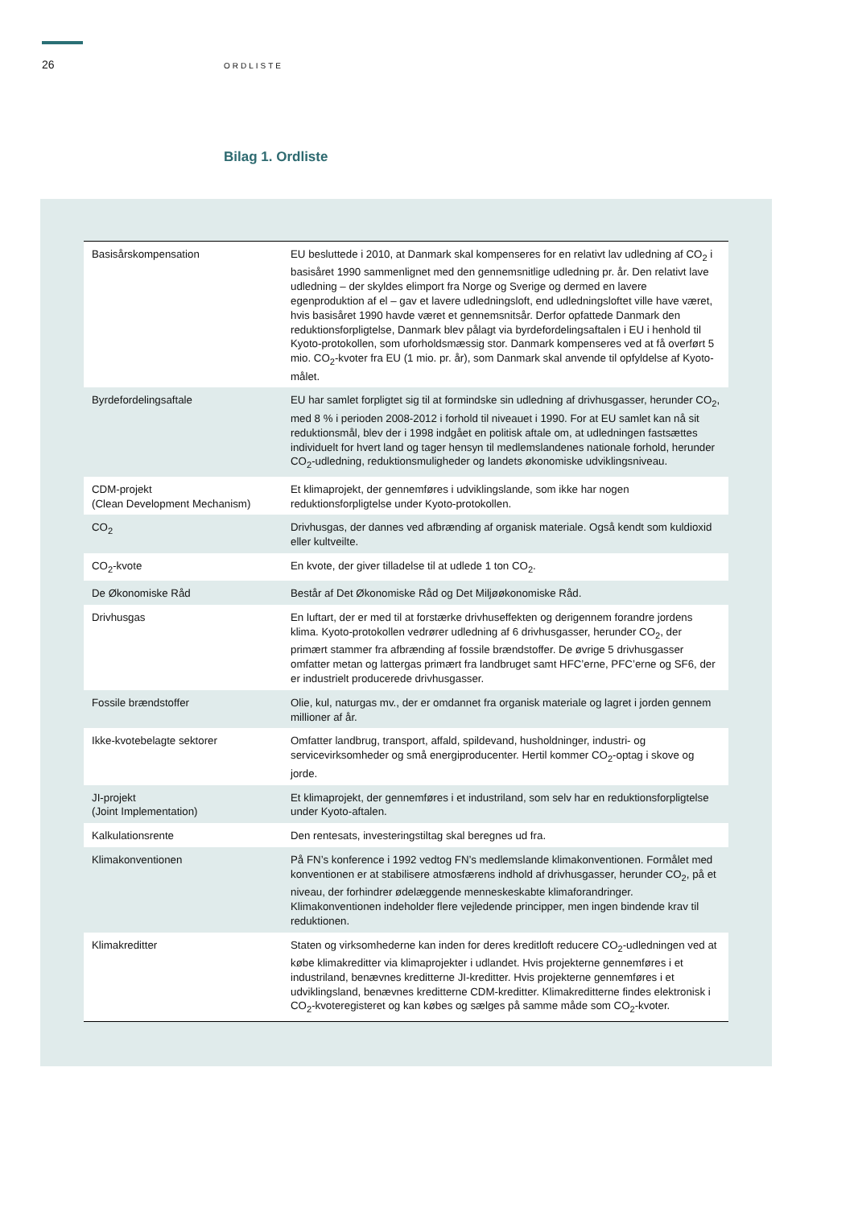26
ORDLISTE
Bilag 1. Ordliste
| Basisårskompensation | EU besluttede i 2010, at Danmark skal kompenseres for en relativt lav udledning af CO<sub>2</sub> i basisåret 1990 sammenlignet med den gennemsnitlige udledning pr. år. Den relativt lave udledning – der skyldes elimport fra Norge og Sverige og dermed en lavere egenproduktion af el – gav et lavere udledningsloft, end udledningsloftet ville have været, hvis basisåret 1990 havde været et gennemsnitsår. Derfor opfattede Danmark den reduktionsforpligtelse, Danmark blev pålagt via byrdefordelingsaftalen i EU i henhold til Kyoto-protokollen, som uforholdsmæssig stor. Danmark kompenseres ved at få overført 5 mio. CO<sub>2</sub>-kvoter fra EU (1 mio. pr. år), som Danmark skal anvende til opfyldelse af Kyoto-målet. |
| Byrdefordelingsaftale | EU har samlet forpligtet sig til at formindske sin udledning af drivhusgasser, herunder CO<sub>2</sub>, med 8 % i perioden 2008-2012 i forhold til niveauet i 1990. For at EU samlet kan nå sit reduktionsmål, blev der i 1998 indgået en politisk aftale om, at udledningen fastsættes individuelt for hvert land og tager hensyn til medlemslandenes nationale forhold, herunder CO<sub>2</sub>-udledning, reduktionsmuligheder og landets økonomiske udviklingsniveau. |
| CDM-projekt (Clean Development Mechanism) | Et klimaprojekt, der gennemføres i udviklingslande, som ikke har nogen reduktionsforpligtelse under Kyoto-protokollen. |
| CO<sub>2</sub> | Drivhusgas, der dannes ved afbrænding af organisk materiale. Også kendt som kuldioxid eller kultveilte. |
| CO<sub>2</sub>-kvote | En kvote, der giver tilladelse til at udlede 1 ton CO<sub>2</sub>. |
| De Økonomiske Råd | Består af Det Økonomiske Råd og Det Miljøøkonomiske Råd. |
| Drivhusgas | En luftart, der er med til at forstærke drivhuseffekten og derigennem forandre jordens klima. Kyoto-protokollen vedrører udledning af 6 drivhusgasser, herunder CO<sub>2</sub>, der primært stammer fra afbrænding af fossile brændstoffer. De øvrige 5 drivhusgasser omfatter metan og lattergas primært fra landbruget samt HFC’erne, PFC’erne og SF6, der er industrielt producerede drivhusgasser. |
| Fossile brændstoffer | Olie, kul, naturgas mv., der er omdannet fra organisk materiale og lagret i jorden gennem millioner af år. |
| Ikke-kvotebelagte sektorer | Omfatter landbrug, transport, affald, spildevand, husholdninger, industri- og servicevirksomheder og små energiproducenter. Hertil kommer CO<sub>2</sub>-optag i skove og jorde. |
| JI-projekt (Joint Implementation) | Et klimaprojekt, der gennemføres i et industriland, som selv har en reduktionsforpligtelse under Kyoto-aftalen. |
| Kalkulationsrente | Den rentesats, investeringstiltag skal beregnes ud fra. |
| Klimakonventionen | På FN’s konference i 1992 vedtog FN’s medlemslande klimakonventionen. Formålet med konventionen er at stabilisere atmosfærens indhold af drivhusgasser, herunder CO<sub>2</sub>, på et niveau, der forhindrer ødelæggende menneskeskabte klimaforandringer. Klimakonventionen indeholder flere vejledende principper, men ingen bindende krav til reduktionen. |
| Klimakreditter | Staten og virksomhederne kan inden for deres kreditloft reducere CO<sub>2</sub>-udledningen ved at købe klimakreditter via klimaprojekter i udlandet. Hvis projekterne gennemføres i et industriland, benævnes kreditterne JI-kreditter. Hvis projekterne gennemføres i et udviklingsland, benævnes kreditterne CDM-kreditter. Klimakreditterne findes elektronisk i CO<sub>2</sub>-kvoteregisteret og kan købes og sælges på samme måde som CO<sub>2</sub>-kvoter. |